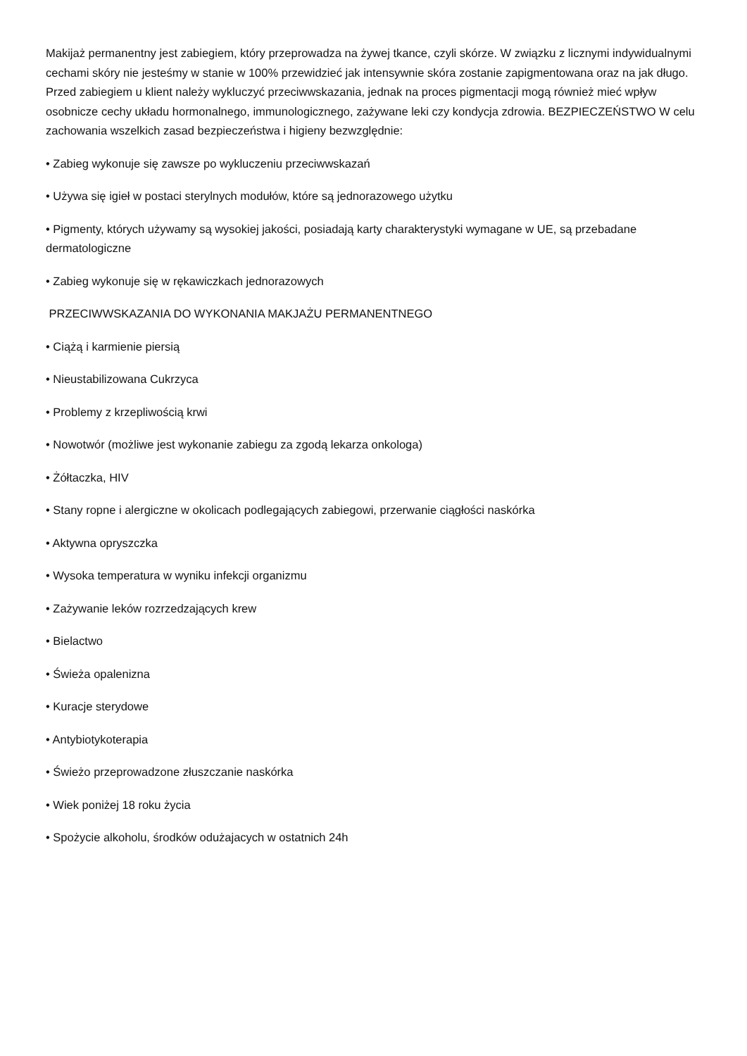Makijaż permanentny jest zabiegiem, który przeprowadza na żywej tkance, czyli skórze. W związku z licznymi indywidualnymi cechami skóry nie jesteśmy w stanie w 100% przewidzieć jak intensywnie skóra zostanie zapigmentowana oraz na jak długo. Przed zabiegiem u klient należy wykluczyć przeciwwskazania, jednak na proces pigmentacji mogą również mieć wpływ osobnicze cechy układu hormonalnego, immunologicznego, zażywane leki czy kondycja zdrowia. BEZPIECZEŃSTWO W celu zachowania wszelkich zasad bezpieczeństwa i higieny bezwzględnie:
• Zabieg wykonuje się zawsze po wykluczeniu przeciwwskazań
• Używa się igieł w postaci sterylnych modułów, które są jednorazowego użytku
• Pigmenty, których używamy są wysokiej jakości, posiadają karty charakterystyki wymagane w UE, są przebadane dermatologiczne
• Zabieg wykonuje się w rękawiczkach jednorazowych
PRZECIWWSKAZANIA DO WYKONANIA MAKJAŻU PERMANENTNEGO
• Ciążą i karmienie piersią
• Nieustabilizowana Cukrzyca
• Problemy z krzepliwością krwi
• Nowotwór (możliwe jest wykonanie zabiegu za zgodą lekarza onkologa)
• Żółtaczka, HIV
• Stany ropne i alergiczne w okolicach podlegających zabiegowi, przerwanie ciągłości naskórka
• Aktywna opryszczka
• Wysoka temperatura w wyniku infekcji organizmu
• Zażywanie leków rozrzedzających krew
• Bielactwo
• Świeża opalenizna
• Kuracje sterydowe
• Antybiotykoterapia
• Świeżo przeprowadzone złuszczanie naskórka
• Wiek poniżej 18 roku życia
• Spożycie alkoholu, środków odużajacych w ostatnich 24h